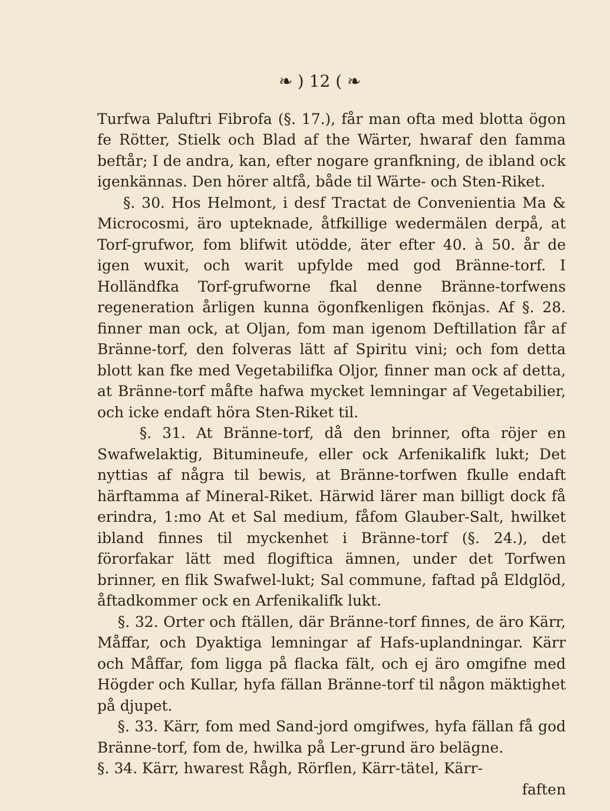❧ ) 12 ( ❧
Turfwa Paluftri Fibrofa (§. 17.), får man ofta med blotta ögon fe Rötter, Stielk och Blad af the Wärter, hwaraf den famma beftår; I de andra, kan, efter nogare granfkning, de ibland ock igenkännas. Den hörer altfå, både til Wärte- och Sten-Riket.
§. 30. Hos Helmont, i desf Tractat de Convenientia Ma & Microcosmi, äro upteknade, åtfkillige wedermälen derpå, at Torf-grufwor, fom blifwit utödde, äter efter 40. à 50. år de igen wuxit, och warit upfylde med god Bränne-torf. I Holländfka Torf-grufworne fkal denne Bränne-torfwens regeneration årligen kunna ögonfkenligen fkönjas. Af §. 28. finner man ock, at Oljan, fom man igenom Deftillation får af Bränne-torf, den folveras lätt af Spiritu vini; och fom detta blott kan fke med Vegetabilifka Oljor, finner man ock af detta, at Bränne-torf måfte hafwa mycket lemningar af Vegetabilier, och icke endaft höra Sten-Riket til.
§. 31. At Bränne-torf, då den brinner, ofta röjer en Swafwelaktig, Bitumineufe, eller ock Arfenikalifk lukt; Det nyttias af några til bewis, at Bränne-torfwen fkulle endaft härftamma af Mineral-Riket. Härwid lärer man billigt dock få erindra, 1:mo At et Sal medium, fåfom Glauber-Salt, hwilket ibland finnes til myckenhet i Bränne-torf (§. 24.), det förorfakar lätt med flogiftica ämnen, under det Torfwen brinner, en flik Swafwel-lukt; Sal commune, faftad på Eldglöd, åftadkommer ock en Arfenikalifk lukt.
§. 32. Orter och ftällen, där Bränne-torf finnes, de äro Kärr, Måffar, och Dyaktiga lemningar af Hafs-uplandningar. Kärr och Måffar, fom ligga på flacka fält, och ej äro omgifne med Högder och Kullar, hyfa fällan Bränne-torf til någon mäktighet på djupet.
§. 33. Kärr, fom med Sand-jord omgifwes, hyfa fällan få god Bränne-torf, fom de, hwilka på Ler-grund äro belägne.
§. 34. Kärr, hwarest Rågh, Rörflen, Kärr-tätel, Kärr-
faften